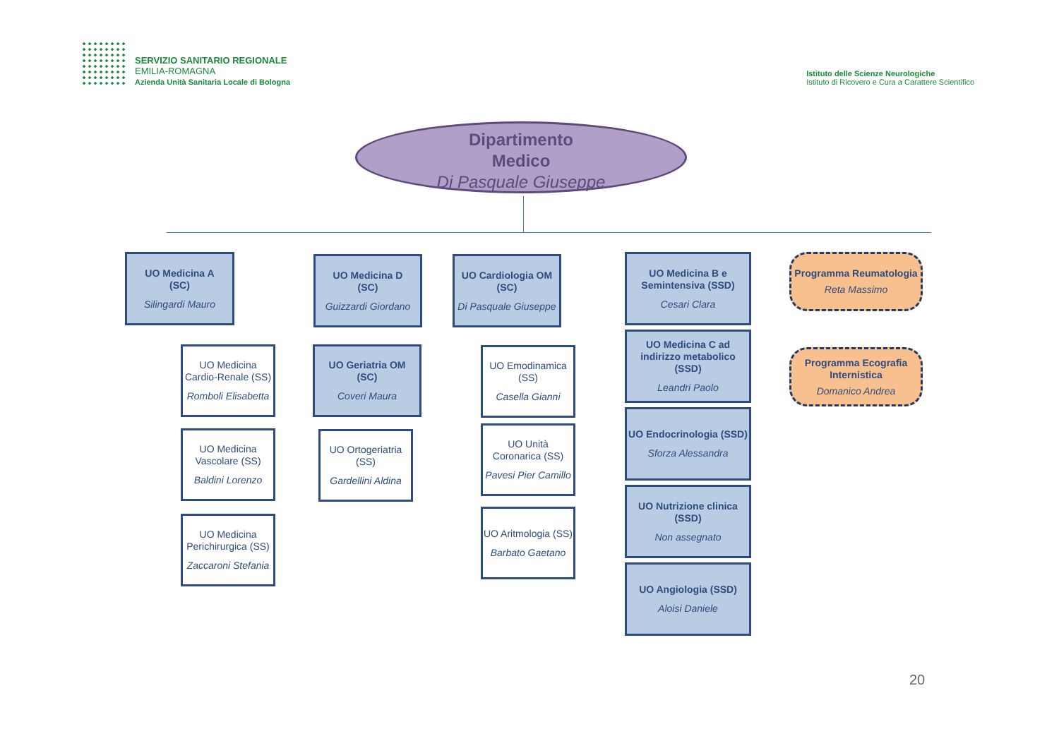SERVIZIO SANITARIO REGIONALE
EMILIA-ROMAGNA
Azienda Unità Sanitaria Locale di Bologna
Istituto delle Scienze Neurologiche
Istituto di Ricovero e Cura a Carattere Scientifico
Dipartimento
Medico
Di Pasquale Giuseppe
UO Medicina A
(SC)
Silingardi Mauro
UO Medicina Cardio-Renale (SS)
Romboli Elisabetta
UO Medicina Vascolare (SS)
Baldini Lorenzo
UO Medicina Perichirurgica (SS)
Zaccaroni Stefania
UO Medicina D
(SC)
Guizzardi Giordano
UO Geriatria OM
(SC)
Coveri Maura
UO Ortogeriatria (SS)
Gardellini Aldina
UO Cardiologia OM
(SC)
Di Pasquale Giuseppe
UO Emodinamica (SS)
Casella Gianni
UO Unità Coronarica (SS)
Pavesi Pier Camillo
UO Aritmologia (SS)
Barbato Gaetano
UO Medicina B e Semintensiva (SSD)
Cesari Clara
UO Medicina C ad indirizzo metabolico (SSD)
Leandri Paolo
UO Endocrinologia (SSD)
Sforza Alessandra
UO Nutrizione clinica (SSD)
Non assegnato
UO Angiologia (SSD)
Aloisi Daniele
Programma Reumatologia
Reta Massimo
Programma Ecografia Internistica
Domanico Andrea
20